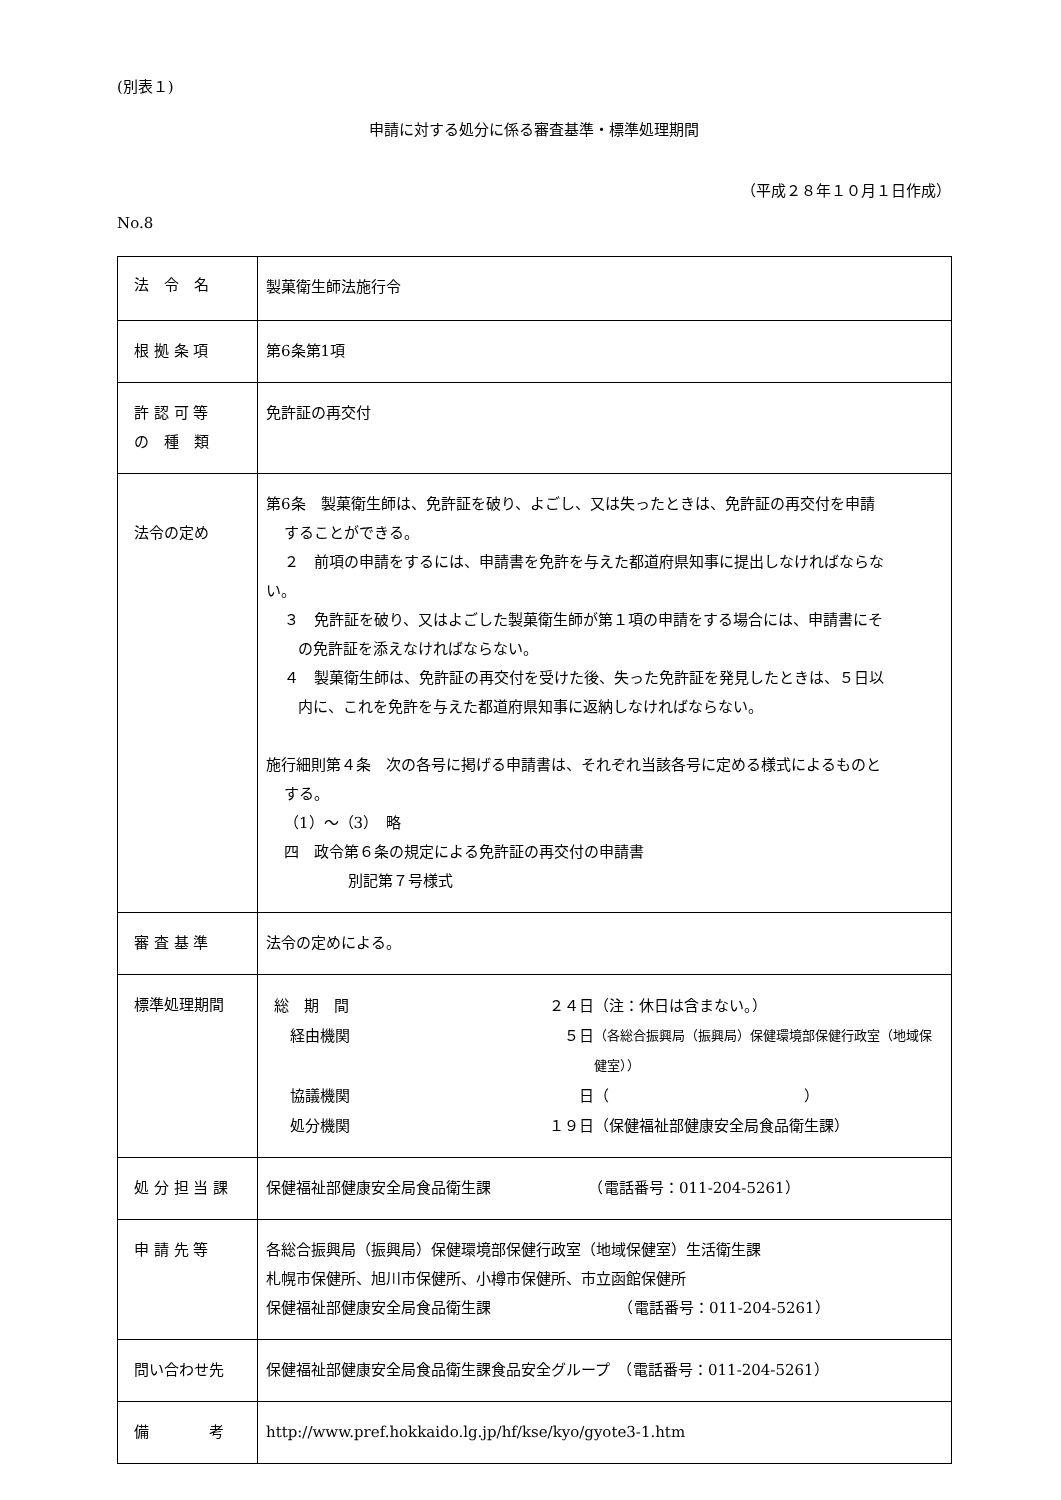(別表１)
申請に対する処分に係る審査基準・標準処理期間
（平成２８年１０月１日作成）
No.8
| 法 令 名 | 製菓衛生師法施行令 |
| 根 拠 条 項 | 第6条第1項 |
| 許 認 可 等 の 種 類 | 免許証の再交付 |
| 法令の定め | 第6条 製菓衛生師は、免許証を破り、よごし、又は失ったときは、免許証の再交付を申請 することができる。 ２ 前項の申請をするには、申請書を免許を与えた都道府県知事に提出しなければならな い。 ３ 免許証を破り、又はよごした製菓衛生師が第１項の申請をする場合には、申請書にそ の免許証を添えなければならない。 ４ 製菓衛生師は、免許証の再交付を受けた後、失った免許証を発見したときは、５日以 内に、これを免許を与えた都道府県知事に返納しなければならない。 施行細則第４条 次の各号に掲げる申請書は、それぞれ当該各号に定める様式によるものと する。 （1）～（3） 略 四 政令第６条の規定による免許証の再交付の申請書 別記第７号様式 |
| 審 査 基 準 | 法令の定めによる。 |
| 標準処理期間 | / 総 期 間 / ２４日 / （注：休日は含まない。） / / 経由機関 / ５日 / （各総合振興局（振興局）保健環境部保健行政室（地域保健室）） / / 協議機関 / 日 / （ ） / / 処分機関 / １９日 / （保健福祉部健康安全局食品衛生課） / |
| 処 分 担 当 課 | 保健福祉部健康安全局食品衛生課 （電話番号：011-204-5261） |
| 申 請 先 等 | 各総合振興局（振興局）保健環境部保健行政室（地域保健室）生活衛生課 札幌市保健所、旭川市保健所、小樽市保健所、市立函館保健所 保健福祉部健康安全局食品衛生課 （電話番号：011-204-5261） |
| 問い合わせ先 | 保健福祉部健康安全局食品衛生課食品安全グループ （電話番号：011-204-5261） |
| 備 考 | http://www.pref.hokkaido.lg.jp/hf/kse/kyo/gyote3-1.htm |